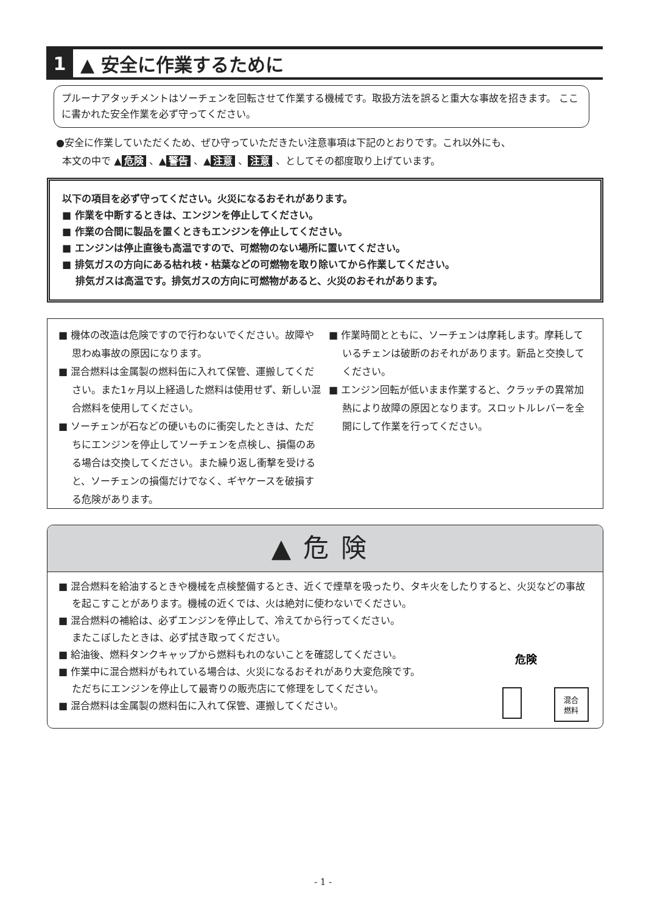1 ▲ 安全に作業するために
プルーナアタッチメントはソーチェンを回転させて作業する機械です。取扱方法を誤ると重大な事故を招きます。 ここに書かれた安全作業を必ず守ってください。
●安全に作業していただくため、ぜひ守っていただきたい注意事項は下記のとおりです。これ以外にも、
本文の中で ▲ 危険 、▲ 警告 、▲ 注意 、 注意 、としてその都度取り上げています。
以下の項目を必ず守ってください。火災になるおそれがあります。
■ 作業を中断するときは、エンジンを停止してください。
■ 作業の合間に製品を置くときもエンジンを停止してください。
■ エンジンは停止直後も高温ですので、可燃物のない場所に置いてください。
■ 排気ガスの方向にある枯れ枝・枯葉などの可燃物を取り除いてから作業してください。
排気ガスは高温です。排気ガスの方向に可燃物があると、火災のおそれがあります。
■ 機体の改造は危険ですので行わないでください。故障や思わぬ事故の原因になります。
■ 混合燃料は金属製の燃料缶に入れて保管、運搬してください。また1ヶ月以上経過した燃料は使用せず、新しい混合燃料を使用してください。
■ ソーチェンが石などの硬いものに衝突したときは、ただちにエンジンを停止してソーチェンを点検し、損傷のある場合は交換してください。また繰り返し衝撃を受けると、ソーチェンの損傷だけでなく、ギヤケースを破損する危険があります。
■ 作業時間とともに、ソーチェンは摩耗します。摩耗しているチェンは破断のおそれがあります。新品と交換してください。
■ エンジン回転が低いまま作業すると、クラッチの異常加熱により故障の原因となります。スロットルレバーを全開にして作業を行ってください。
▲危険
■ 混合燃料を給油するときや機械を点検整備するとき、近くで煙草を吸ったり、タキ火をしたりすると、火災などの事故を起こすことがあります。機械の近くでは、火は絶対に使わないでください。
■ 混合燃料の補給は、必ずエンジンを停止して、冷えてから行ってください。
またこぼしたときは、必ず拭き取ってください。
■ 給油後、燃料タンクキャップから燃料もれのないことを確認してください。
■ 作業中に混合燃料がもれている場合は、火災になるおそれがあり大変危険です。
ただちにエンジンを停止して最寄りの販売店にて修理をしてください。
■ 混合燃料は金属製の燃料缶に入れて保管、運搬してください。
危険
混合
燃料
- 1 -